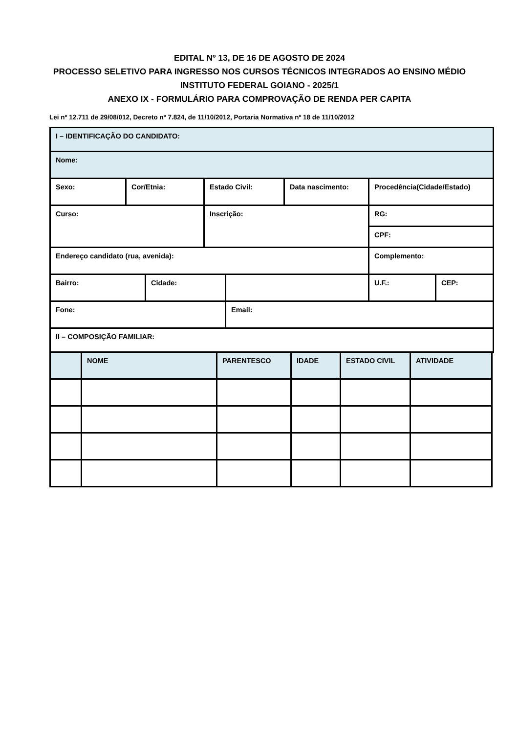EDITAL Nº 13, DE 16 DE AGOSTO DE 2024
PROCESSO SELETIVO PARA INGRESSO NOS CURSOS TÉCNICOS INTEGRADOS AO ENSINO MÉDIO
INSTITUTO FEDERAL GOIANO - 2025/1
ANEXO IX - FORMULÁRIO PARA COMPROVAÇÃO DE RENDA PER CAPITA
Lei nº 12.711 de 29/08/012, Decreto nº 7.824, de 11/10/2012, Portaria Normativa nº 18 de 11/10/2012
| I – IDENTIFICAÇÃO DO CANDIDATO: | | | | | | | |
| Nome: | | | | | | | |
| Sexo: | Cor/Etnia: | | Estado Civil: | | Data nascimento: | Procedência(Cidade/Estado) | |
| Curso: | | | Inscrição: | | | RG: | |
| | | | | | | CPF: | |
| Endereço candidato (rua, avenida): | | | | | | Complemento: | |
| Bairro: | | Cidade: | | | | U.F.: | CEP: |
| Fone: | | | | Email: | | | |
| II – COMPOSIÇÃO FAMILIAR: | | | | | | | |
| | NOME | PARENTESCO | IDADE | ESTADO CIVIL | ATIVIDADE |